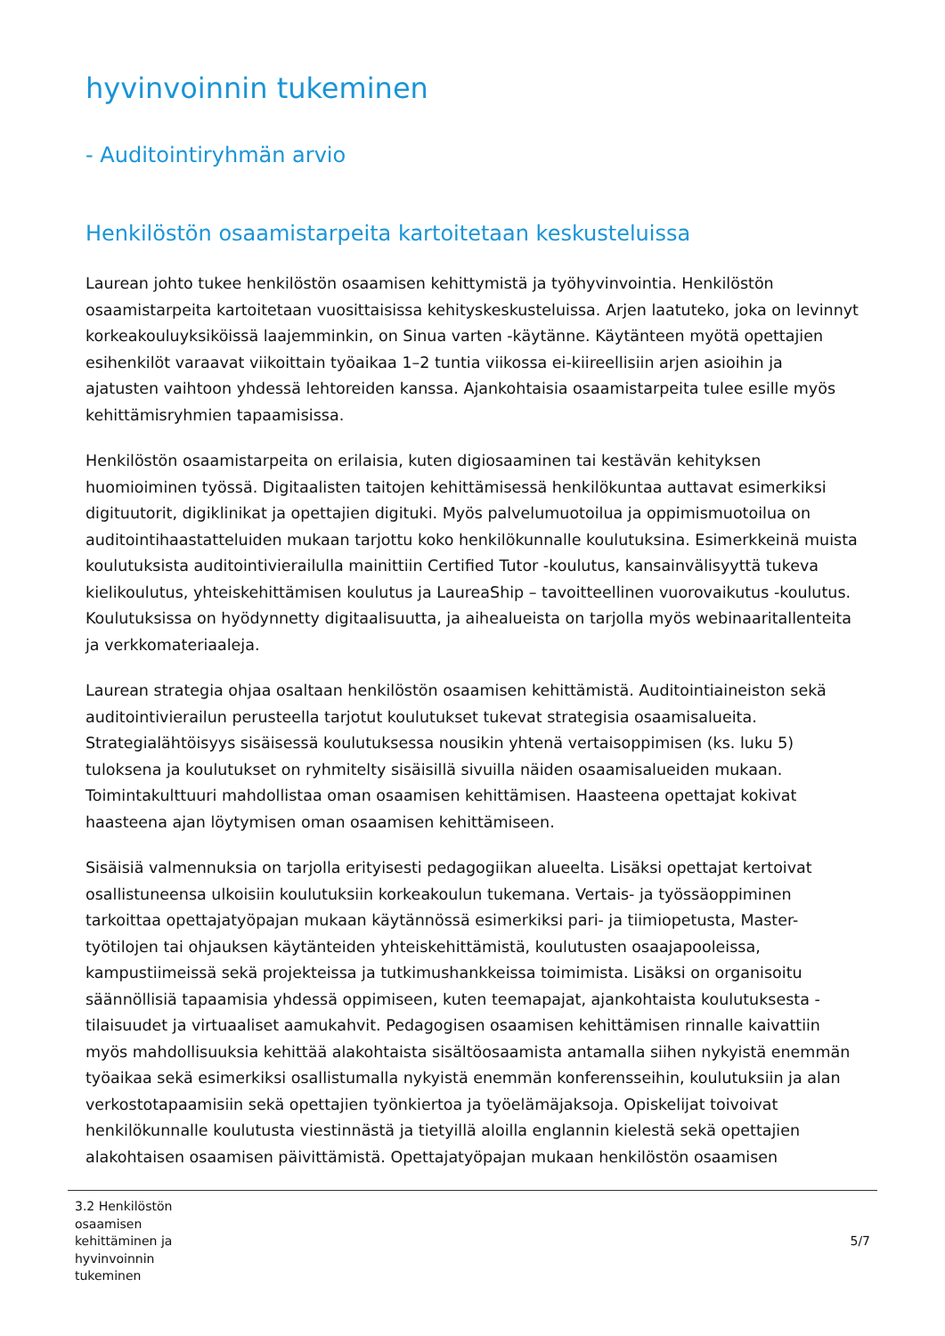hyvinvoinnin tukeminen
- Auditointiryhmän arvio
Henkilöstön osaamistarpeita kartoitetaan keskusteluissa
Laurean johto tukee henkilöstön osaamisen kehittymistä ja työhyvinvointia. Henkilöstön osaamistarpeita kartoitetaan vuosittaisissa kehityskeskusteluissa. Arjen laatuteko, joka on levinnyt korkeakouluyksiköissä laajemminkin, on Sinua varten -käytänne. Käytänteen myötä opettajien esihenkilöt varaavat viikoittain työaikaa 1–2 tuntia viikossa ei-kiireellisiin arjen asioihin ja ajatusten vaihtoon yhdessä lehtoreiden kanssa. Ajankohtaisia osaamistarpeita tulee esille myös kehittämisryhmien tapaamisissa.
Henkilöstön osaamistarpeita on erilaisia, kuten digiosaaminen tai kestävän kehityksen huomioiminen työssä. Digitaalisten taitojen kehittämisessä henkilökuntaa auttavat esimerkiksi digituutorit, digiklinikat ja opettajien digituki. Myös palvelumuotoilua ja oppimismuotoilua on auditointihaastatteluiden mukaan tarjottu koko henkilökunnalle koulutuksina. Esimerkkeinä muista koulutuksista auditointivierailulla mainittiin Certified Tutor -koulutus, kansainvälisyyttä tukeva kielikoulutus, yhteiskehittämisen koulutus ja LaureaShip – tavoitteellinen vuorovaikutus -koulutus. Koulutuksissa on hyödynnetty digitaalisuutta, ja aihealueista on tarjolla myös webinaaritallenteita ja verkkomateriaaleja.
Laurean strategia ohjaa osaltaan henkilöstön osaamisen kehittämistä. Auditointiaineiston sekä auditointivierailun perusteella tarjotut koulutukset tukevat strategisia osaamisalueita. Strategialähtöisyys sisäisessä koulutuksessa nousikin yhtenä vertaisoppimisen (ks. luku 5) tuloksena ja koulutukset on ryhmitelty sisäisillä sivuilla näiden osaamisalueiden mukaan. Toimintakulttuuri mahdollistaa oman osaamisen kehittämisen. Haasteena opettajat kokivat haasteena ajan löytymisen oman osaamisen kehittämiseen.
Sisäisiä valmennuksia on tarjolla erityisesti pedagogiikan alueelta. Lisäksi opettajat kertoivat osallistuneensa ulkoisiin koulutuksiin korkeakoulun tukemana. Vertais- ja työssäoppiminen tarkoittaa opettajatyöpajan mukaan käytännössä esimerkiksi pari- ja tiimiopetusta, Master-työtilojen tai ohjauksen käytänteiden yhteiskehittämistä, koulutusten osaajapooleissa, kampustiimeissä sekä projekteissa ja tutkimushankkeissa toimimista. Lisäksi on organisoitu säännöllisiä tapaamisia yhdessä oppimiseen, kuten teemapajat, ajankohtaista koulutuksesta -tilaisuudet ja virtuaaliset aamukahvit. Pedagogisen osaamisen kehittämisen rinnalle kaivattiin myös mahdollisuuksia kehittää alakohtaista sisältöosaamista antamalla siihen nykyistä enemmän työaikaa sekä esimerkiksi osallistumalla nykyistä enemmän konferensseihin, koulutuksiin ja alan verkostotapaamisiin sekä opettajien työnkiertoa ja työelämäjaksoja. Opiskelijat toivoivat henkilökunnalle koulutusta viestinnästä ja tietyillä aloilla englannin kielestä sekä opettajien alakohtaisen osaamisen päivittämistä. Opettajatyöpajan mukaan henkilöstön osaamisen
3.2 Henkilöstön
osaamisen
kehittäminen ja
hyvinvoinnin
tukeminen
5/7